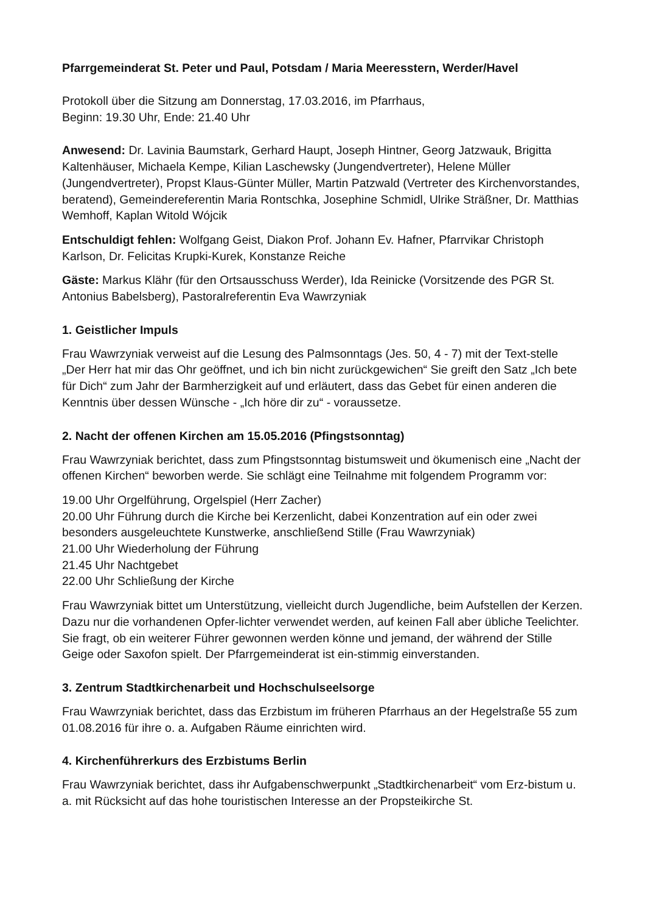Pfarrgemeinderat St. Peter und Paul, Potsdam / Maria Meeresstern, Werder/Havel
Protokoll über die Sitzung am Donnerstag, 17.03.2016, im Pfarrhaus,
Beginn: 19.30 Uhr, Ende: 21.40 Uhr
Anwesend: Dr. Lavinia Baumstark, Gerhard Haupt, Joseph Hintner, Georg Jatzwauk, Brigitta Kaltenhäuser, Michaela Kempe, Kilian Laschewsky (Jungendvertreter), Helene Müller (Jungendvertreter), Propst Klaus-Günter Müller, Martin Patzwald (Vertreter des Kirchenvorstandes, beratend), Gemeindereferentin Maria Rontschka, Josephine Schmidl, Ulrike Sträßner, Dr. Matthias Wemhoff, Kaplan Witold Wójcik
Entschuldigt fehlen: Wolfgang Geist, Diakon Prof. Johann Ev. Hafner, Pfarrvikar Christoph Karlson, Dr. Felicitas Krupki-Kurek, Konstanze Reiche
Gäste: Markus Klähr (für den Ortsausschuss Werder), Ida Reinicke (Vorsitzende des PGR St. Antonius Babelsberg), Pastoralreferentin Eva Wawrzyniak
1. Geistlicher Impuls
Frau Wawrzyniak verweist auf die Lesung des Palmsonntags (Jes. 50, 4 - 7) mit der Text-stelle „Der Herr hat mir das Ohr geöffnet, und ich bin nicht zurückgewichen“ Sie greift den Satz „Ich bete für Dich“ zum Jahr der Barmherzigkeit auf und erläutert, dass das Gebet für einen anderen die Kenntnis über dessen Wünsche - „Ich höre dir zu“ - voraussetze.
2. Nacht der offenen Kirchen am 15.05.2016 (Pfingstsonntag)
Frau Wawrzyniak berichtet, dass zum Pfingstsonntag bistumsweit und ökumenisch eine „Nacht der offenen Kirchen“ beworben werde. Sie schlägt eine Teilnahme mit folgendem Programm vor:
19.00 Uhr Orgelführung, Orgelspiel (Herr Zacher)
20.00 Uhr Führung durch die Kirche bei Kerzenlicht, dabei Konzentration auf ein oder zwei besonders ausgeleuchtete Kunstwerke, anschließend Stille (Frau Wawrzyniak)
21.00 Uhr Wiederholung der Führung
21.45 Uhr Nachtgebet
22.00 Uhr Schließung der Kirche
Frau Wawrzyniak bittet um Unterstützung, vielleicht durch Jugendliche, beim Aufstellen der Kerzen. Dazu nur die vorhandenen Opfer-lichter verwendet werden, auf keinen Fall aber übliche Teelichter. Sie fragt, ob ein weiterer Führer gewonnen werden könne und jemand, der während der Stille Geige oder Saxofon spielt. Der Pfarrgemeinderat ist ein-stimmig einverstanden.
3. Zentrum Stadtkirchenarbeit und Hochschulseelsorge
Frau Wawrzyniak berichtet, dass das Erzbistum im früheren Pfarrhaus an der Hegelstraße 55 zum 01.08.2016 für ihre o. a. Aufgaben Räume einrichten wird.
4. Kirchenführerkurs des Erzbistums Berlin
Frau Wawrzyniak berichtet, dass ihr Aufgabenschwerpunkt „Stadtkirchenarbeit“ vom Erz-bistum u. a. mit Rücksicht auf das hohe touristischen Interesse an der Propsteikirche St.